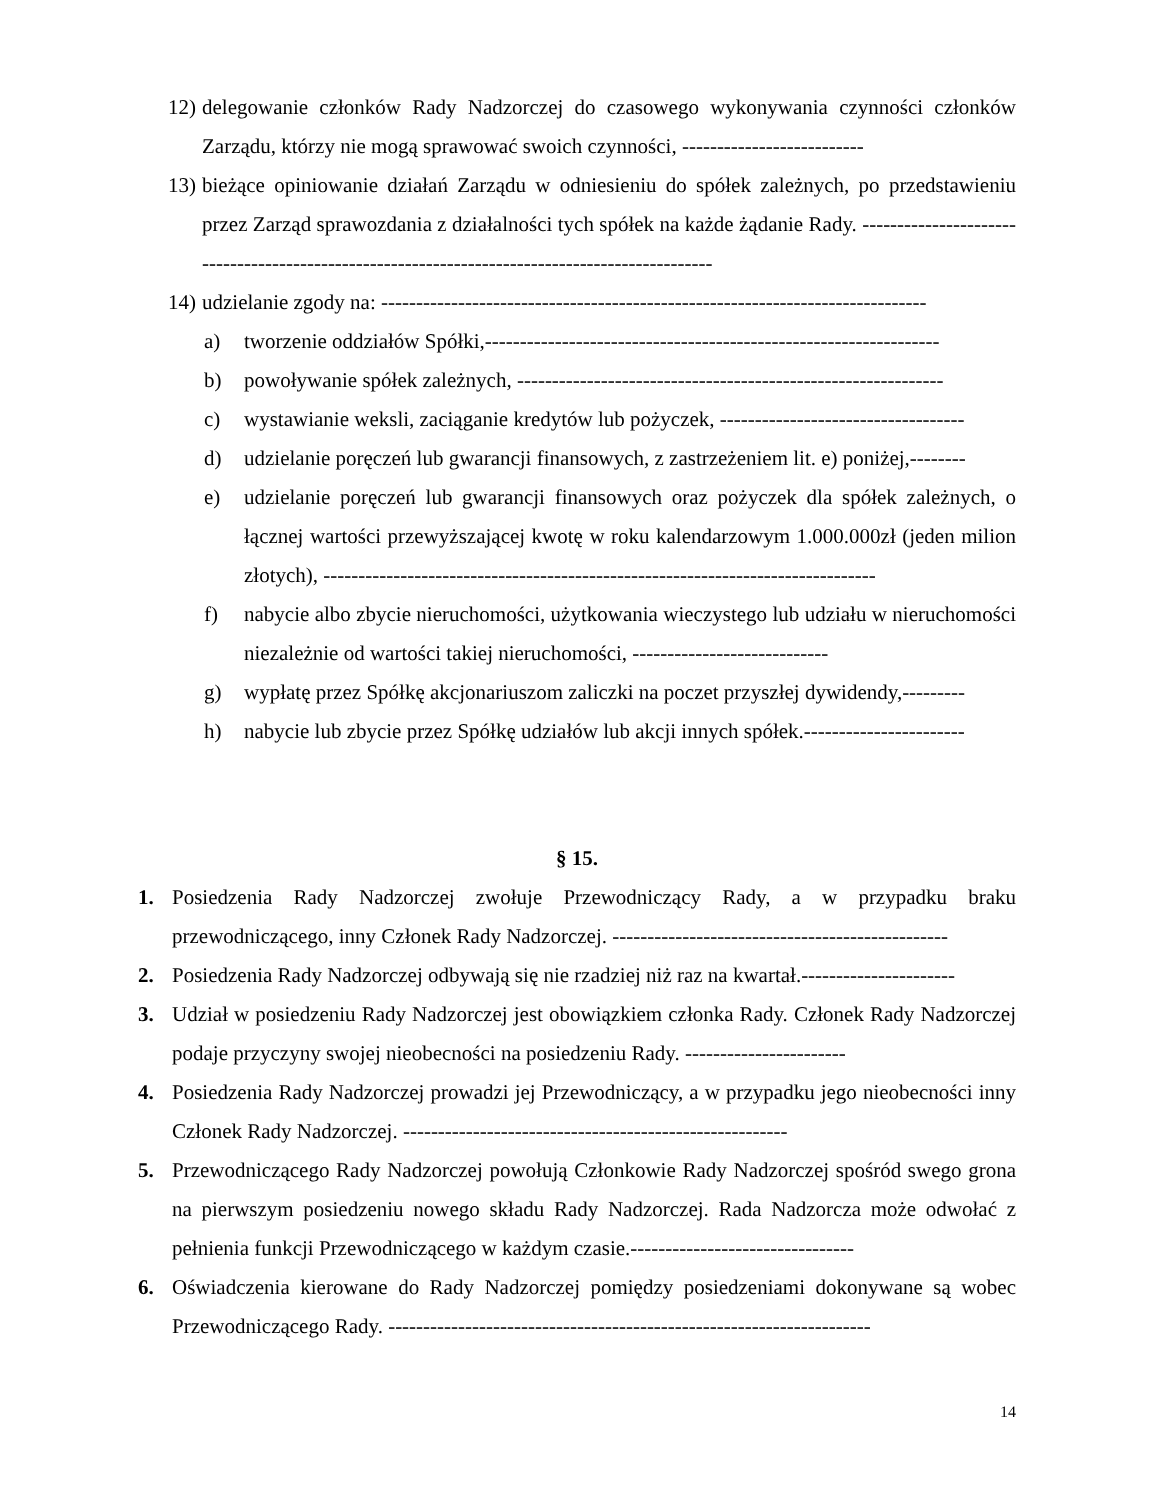12) delegowanie członków Rady Nadzorczej do czasowego wykonywania czynności członków Zarządu, którzy nie mogą sprawować swoich czynności, --------------------------
13) bieżące opiniowanie działań Zarządu w odniesieniu do spółek zależnych, po przedstawieniu przez Zarząd sprawozdania z działalności tych spółek na każde żądanie Rady. -----------------------------------------------------------------------------------------------
14) udzielanie zgody na: ------------------------------------------------------------------------------
a) tworzenie oddziałów Spółki,-----------------------------------------------------------------
b) powoływanie spółek zależnych, -------------------------------------------------------------
c) wystawianie weksli, zaciąganie kredytów lub pożyczek, -----------------------------------
d) udzielanie poręczeń lub gwarancji finansowych, z zastrzeżeniem lit. e) poniżej,--------
e) udzielanie poręczeń lub gwarancji finansowych oraz pożyczek dla spółek zależnych, o łącznej wartości przewyższającej kwotę w roku kalendarzowym 1.000.000zł (jeden milion złotych), -------------------------------------------------------------------------------
f) nabycie albo zbycie nieruchomości, użytkowania wieczystego lub udziału w nieruchomości niezależnie od wartości takiej nieruchomości, ----------------------------
g) wypłatę przez Spółkę akcjonariuszom zaliczki na poczet przyszłej dywidendy,---------
h) nabycie lub zbycie przez Spółkę udziałów lub akcji innych spółek.-----------------------
§ 15.
1. Posiedzenia Rady Nadzorczej zwołuje Przewodniczący Rady, a w przypadku braku przewodniczącego, inny Członek Rady Nadzorczej. ------------------------------------------------
2. Posiedzenia Rady Nadzorczej odbywają się nie rzadziej niż raz na kwartał.----------------------
3. Udział w posiedzeniu Rady Nadzorczej jest obowiązkiem członka Rady. Członek Rady Nadzorczej podaje przyczyny swojej nieobecności na posiedzeniu Rady. -----------------------
4. Posiedzenia Rady Nadzorczej prowadzi jej Przewodniczący, a w przypadku jego nieobecności inny Członek Rady Nadzorczej. -------------------------------------------------------
5. Przewodniczącego Rady Nadzorczej powołują Członkowie Rady Nadzorczej spośród swego grona na pierwszym posiedzeniu nowego składu Rady Nadzorczej. Rada Nadzorcza może odwołać z pełnienia funkcji Przewodniczącego w każdym czasie.--------------------------------
6. Oświadczenia kierowane do Rady Nadzorczej pomiędzy posiedzeniami dokonywane są wobec Przewodniczącego Rady. ---------------------------------------------------------------------
14